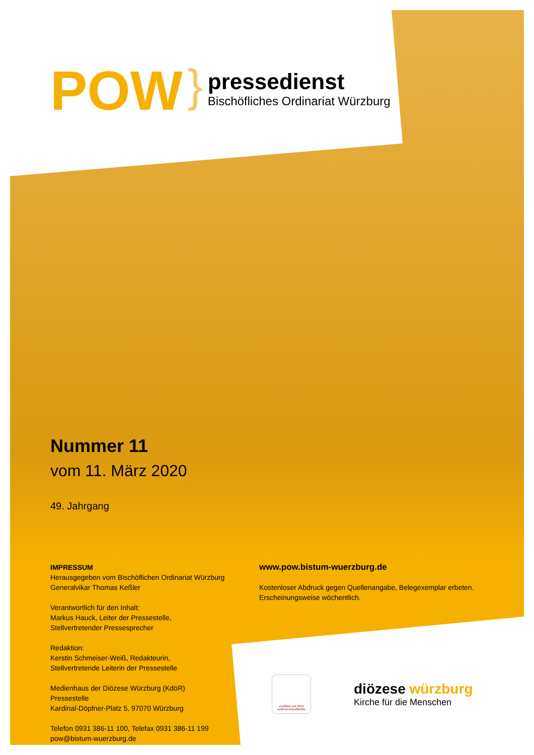POW
}
pressedienst
Bischöfliches Ordinariat Würzburg
Nummer 11
vom 11. März 2020
49. Jahrgang
IMPRESSUM
Herausgegeben vom Bischöflichen Ordinariat Würzburg
Generalvikar Thomas Keßler
Verantwortlich für den Inhalt:
Markus Hauck, Leiter der Pressestelle,
Stellvertretender Pressesprecher
Redaktion:
Kerstin Schmeiser-Weiß, Redakteurin,
Stellvertretende Leiterin der Pressestelle
Medienhaus der Diözese Würzburg (KdöR)
Pressestelle
Kardinal-Döpfner-Platz 5, 97070 Würzburg
Telefon 0931 386-11 100, Telefax 0931 386-11 199
pow@bistum-wuerzburg.de
www.pow.bistum-wuerzburg.de
Kostenloser Abdruck gegen Quellenangabe, Belegexemplar erbeten.
Erscheinungsweise wöchentlich.
Zertifikat seit 2010
audit berufundfamilie
diözese würzburg
Kirche für die Menschen